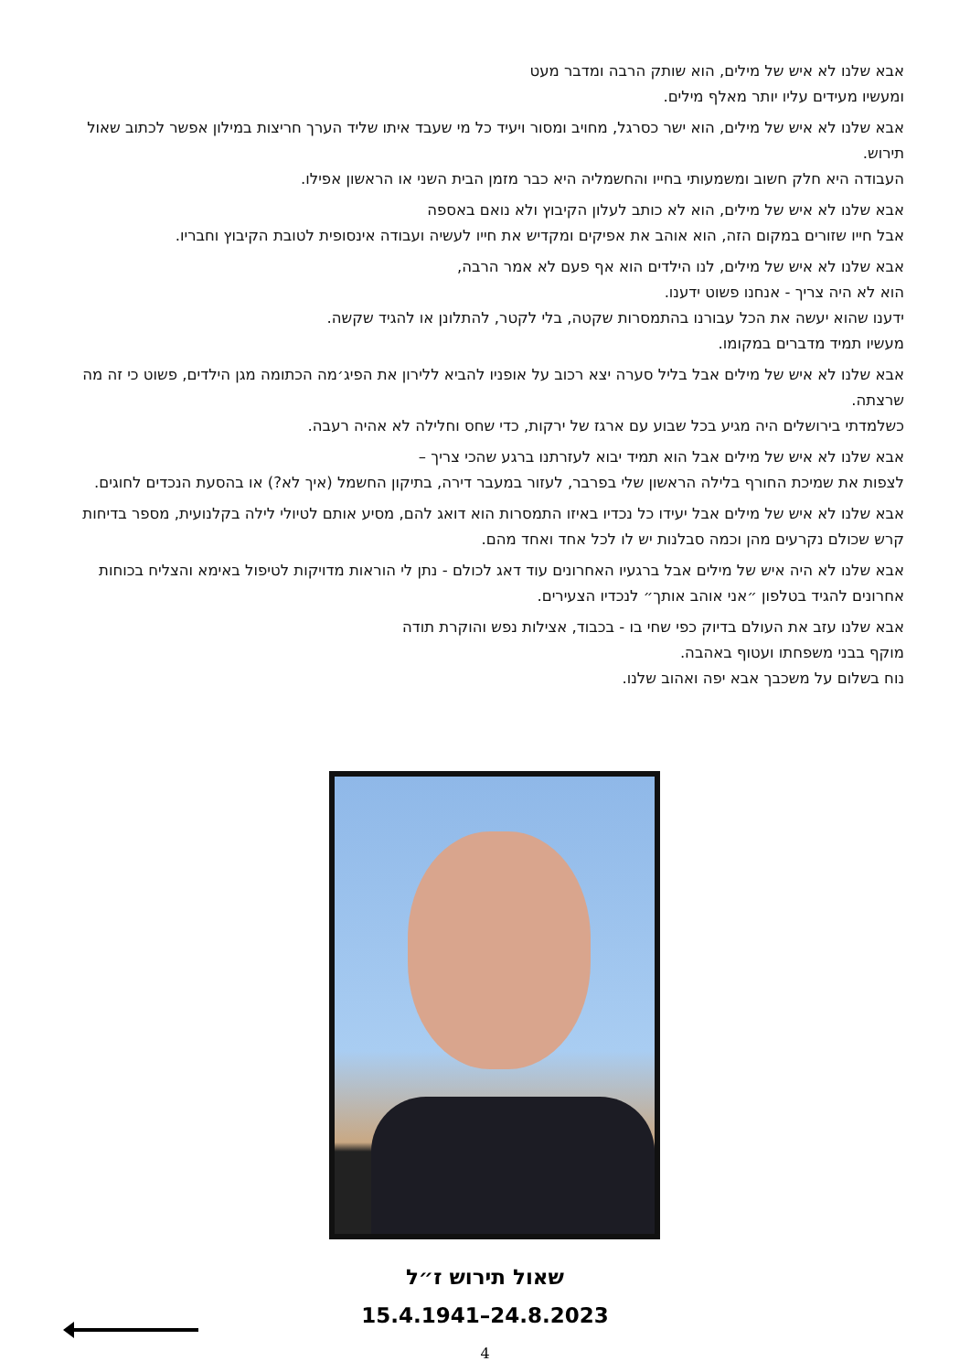אבא שלנו לא איש של מילים, הוא שותק הרבה ומדבר מעט
ומעשיו מעידים עליו יותר מאלף מילים.
אבא שלנו לא איש של מילים, הוא ישר כסרגל, מחויב ומסור ויעיד כל מי שעבד איתו שליד הערך חריצות במילון אפשר לכתוב שאול תירוש.
העבודה היא חלק חשוב ומשמעותי בחייו והחשמליה היא כבר מזמן הבית השני או הראשון אפילו.
אבא שלנו לא איש של מילים, הוא לא כותב לעלון הקיבוץ ולא נואם באספה
אבל חייו שזורים במקום הזה, הוא אוהב את אפיקים ומקדיש את חייו לעשיה ועבודה אינסופית לטובת הקיבוץ וחבריו.
אבא שלנו לא איש של מילים, לנו הילדים הוא אף פעם לא אמר הרבה,
הוא לא היה צריך - אנחנו פשוט ידענו.
ידענו שהוא יעשה את הכל עבורנו בהתמסרות שקטה, בלי לקטר, להתלונן או להגיד שקשה.
מעשיו תמיד מדברים במקומו.
אבא שלנו לא איש של מילים אבל בליל סערה יצא רכוב על אופניו להביא ללירון את הפיג׳מה הכתומה מגן הילדים, פשוט כי זה מה שרצתה.
כשלמדתי בירושלים היה מגיע בכל שבוע עם ארגז של ירקות, כדי שחס וחלילה לא אהיה רעבה.
אבא שלנו לא איש של מילים אבל הוא תמיד יבוא לעזרתנו ברגע שהכי צריך –
לצפות את שמיכת החורף בלילה הראשון שלי בפרבר, לעזור במעבר דירה, בתיקון החשמל (איך לא?) או בהסעת הנכדים לחוגים.
אבא שלנו לא איש של מילים אבל יעידו כל נכדיו באיזו התמסרות הוא דואג להם, מסיע אותם לטיולי לילה בקלנועית, מספר בדיחות קרש שכולם נקרעים מהן וכמה סבלנות יש לו לכל אחד ואחד מהם.
אבא שלנו לא היה איש של מילים אבל ברגעיו האחרונים עוד דאג לכולם - נתן לי הוראות מדויקות לטיפול באימא והצליח בכוחות אחרונים להגיד בטלפון ״אני אוהב אותך״ לנכדיו הצעירים.
אבא שלנו עזב את העולם בדיוק כפי שחי בו - בכבוד, אצילות נפש והוקרת תודה
מוקף בבני משפחתו ועטוף באהבה.
נוח בשלום על משכבך אבא יפה ואהוב שלנו.
שאול תירוש ז״ל
15.4.1941–24.8.2023
4